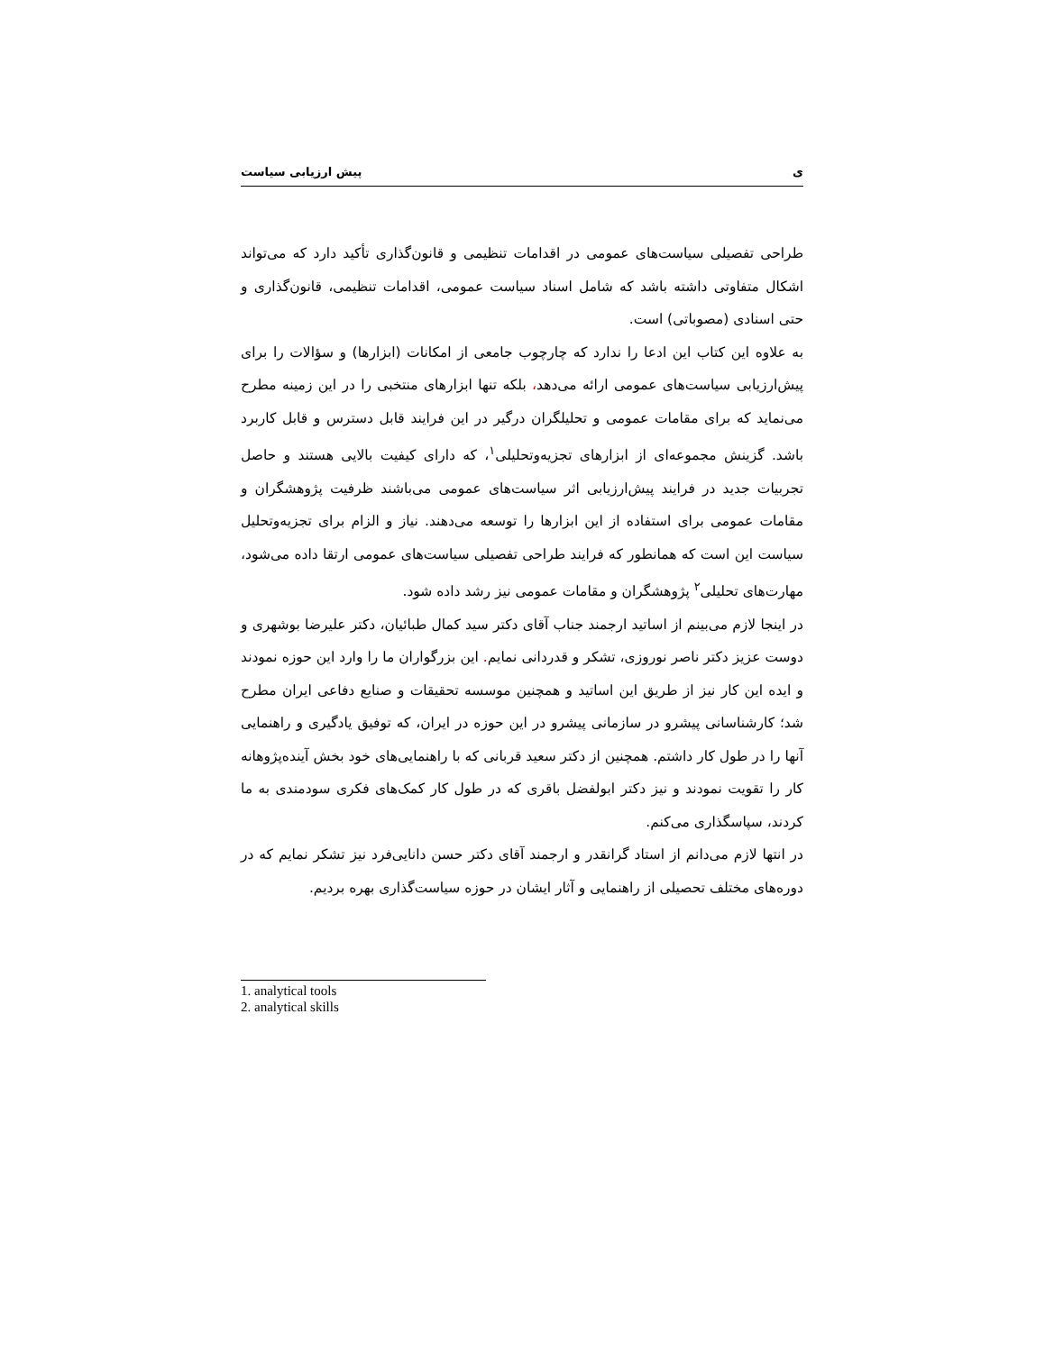ی پیش ارزیابی سیاست
طراحی تفصیلی سیاست‌های عمومی در اقدامات تنظیمی و قانون‌گذاری تأکید دارد که می‌تواند اشکال متفاوتی داشته باشد که شامل اسناد سیاست عمومی، اقدامات تنظیمی، قانون‌گذاری و حتی اسنادی (مصوباتی) است.
به علاوه این کتاب این ادعا را ندارد که چارچوب جامعی از امکانات (ابزارها) و سؤالات را برای پیش‌ارزیابی سیاست‌های عمومی ارائه می‌دهد، بلکه تنها ابزارهای منتخبی را در این زمینه مطرح می‌نماید که برای مقامات عمومی و تحلیلگران درگیر در این فرایند قابل دسترس و قابل کاربرد باشد. گزینش مجموعه‌ای از ابزارهای تجزیه‌وتحلیلی<sup>۱</sup>، که دارای کیفیت بالایی هستند و حاصل تجربیات جدید در فرایند پیش‌ارزیابی اثر سیاست‌های عمومی می‌باشند ظرفیت پژوهشگران و مقامات عمومی برای استفاده از این ابزارها را توسعه می‌دهند. نیاز و الزام برای تجزیه‌وتحلیل سیاست این است که همانطور که فرایند طراحی تفصیلی سیاست‌های عمومی ارتقا داده می‌شود، مهارت‌های تحلیلی<sup>۲</sup> پژوهشگران و مقامات عمومی نیز رشد داده شود.
در اینجا لازم می‌بینم از اساتید ارجمند جناب آقای دکتر سید کمال طبائیان، دکتر علیرضا بوشهری و دوست عزیز دکتر ناصر نوروزی، تشکر و قدردانی نمایم. این بزرگواران ما را وارد این حوزه نمودند و ایده این کار نیز از طریق این اساتید و همچنین موسسه تحقیقات و صنایع دفاعی ایران مطرح شد؛ کارشناسانی پیشرو در سازمانی پیشرو در این حوزه در ایران، که توفیق یادگیری و راهنمایی آنها را در طول کار داشتم. همچنین از دکتر سعید قربانی که با راهنمایی‌های خود بخش آینده‌پژوهانه کار را تقویت نمودند و نیز دکتر ابولفضل باقری که در طول کار کمک‌های فکری سودمندی به ما کردند، سپاسگذاری می‌کنم.
در انتها لازم می‌دانم از استاد گرانقدر و ارجمند آقای دکتر حسن دانایی‌فرد نیز تشکر نمایم که در دوره‌های مختلف تحصیلی از راهنمایی و آثار ایشان در حوزه سیاست‌گذاری بهره بردیم.
1. analytical tools
2. analytical skills